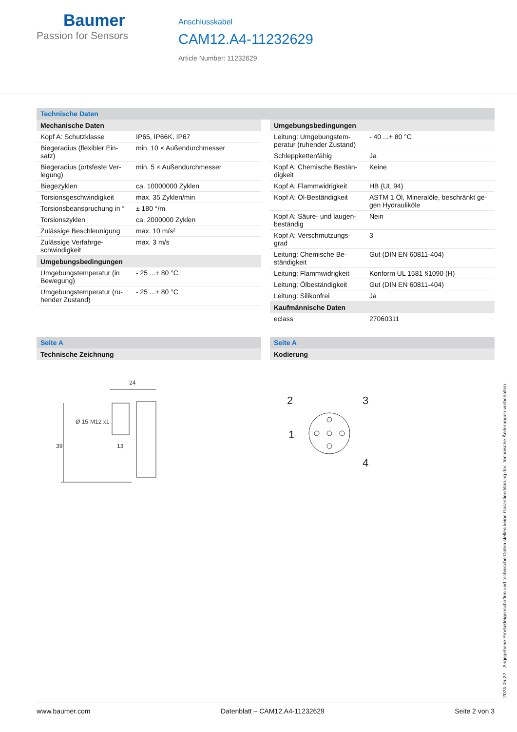Baumer
Passion for Sensors
Anschlusskabel
CAM12.A4-11232629
Article Number: 11232629
Technische Daten
| Mechanische Daten | |
| --- | --- |
| Kopf A: Schutzklasse | IP65, IP66K, IP67 |
| Biegeradius (flexibler Ein-satz) | min. 10 × Außendurchmesser |
| Biegeradius (ortsfeste Ver-legung) | min. 5 × Außendurchmesser |
| Biegezyklen | ca. 10000000 Zyklen |
| Torsionsgeschwindigkeit | max. 35 Zyklen/min |
| Torsionsbeanspruchung in ° | ± 180 °/m |
| Torsionszyklen | ca. 2000000 Zyklen |
| Zulässige Beschleunigung | max. 10 m/s² |
| Zulässige Verfahrge-schwindigkeit | max. 3 m/s |
| Umgebungsbedingungen | |
| Umgebungstemperatur (in Bewegung) | - 25 ...+ 80 °C |
| Umgebungstemperatur (ru-hender Zustand) | - 25 ...+ 80 °C |
| Umgebungsbedingungen | |
| --- | --- |
| Leitung: Umgebungstem-peratur (ruhender Zustand) | - 40 ...+ 80 °C |
| Schleppkettenfähig | Ja |
| Kopf A: Chemische Bestän-digkeit | Keine |
| Kopf A: Flammwidrigkeit | HB (UL 94) |
| Kopf A: Öl-Beständigkeit | ASTM 1 Öl, Mineralöle, beschränkt ge-gen Hydrauliköle |
| Kopf A: Säure- und laugen-beständig | Nein |
| Kopf A: Verschmutzungs-grad | 3 |
| Leitung: Chemische Be-ständigkeit | Gut (DIN EN 60811-404) |
| Leitung: Flammwidrigkeit | Konform UL 1581 §1090 (H) |
| Leitung: Ölbeständigkeit | Gut (DIN EN 60811-404) |
| Leitung: Silikonfrei | Ja |
| Kaufmännische Daten | |
| eclass | 27060311 |
Seite A
Technische Zeichnung
24
39
Ø 15
M12 x1
13
Seite A
Kodierung
2
3
1
4
2024-05-22 Angegebene Produkteigenschaften und technische Daten stellen keine Garantieerklärung dar. Technische Änderungen vorbehalten.
www.baumer.com Datenblatt – CAM12.A4-11232629 Seite 2 von 3